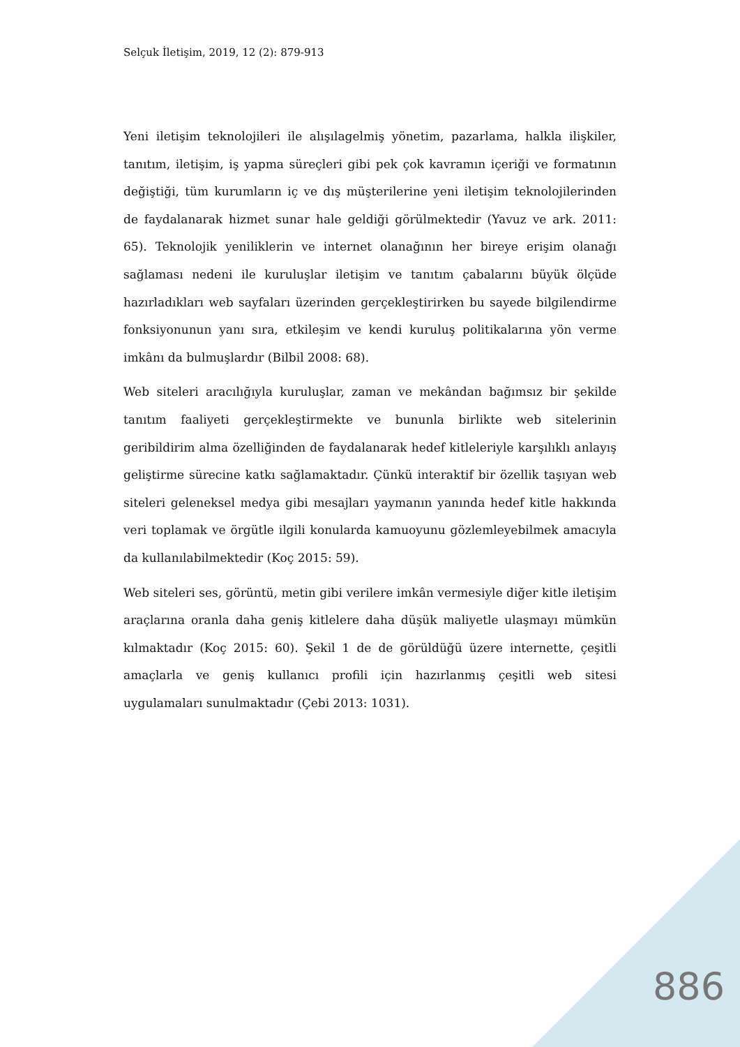Selçuk İletişim, 2019, 12 (2): 879-913
Yeni iletişim teknolojileri ile alışılagelmiş yönetim, pazarlama, halkla ilişkiler, tanıtım, iletişim, iş yapma süreçleri gibi pek çok kavramın içeriği ve formatının değiştiği, tüm kurumların iç ve dış müşterilerine yeni iletişim teknolojilerinden de faydalanarak hizmet sunar hale geldiği görülmektedir (Yavuz ve ark. 2011: 65). Teknolojik yeniliklerin ve internet olanağının her bireye erişim olanağı sağlaması nedeni ile kuruluşlar iletişim ve tanıtım çabalarını büyük ölçüde hazırladıkları web sayfaları üzerinden gerçekleştirirken bu sayede bilgilendirme fonksiyonunun yanı sıra, etkileşim ve kendi kuruluş politikalarına yön verme imkânı da bulmuşlardır (Bilbil 2008: 68).
Web siteleri aracılığıyla kuruluşlar, zaman ve mekândan bağımsız bir şekilde tanıtım faaliyeti gerçekleştirmekte ve bununla birlikte web sitelerinin geribildirim alma özelliğinden de faydalanarak hedef kitleleriyle karşılıklı anlayış geliştirme sürecine katkı sağlamaktadır. Çünkü interaktif bir özellik taşıyan web siteleri geleneksel medya gibi mesajları yaymanın yanında hedef kitle hakkında veri toplamak ve örgütle ilgili konularda kamuoyunu gözlemleyebilmek amacıyla da kullanılabilmektedir (Koç 2015: 59).
Web siteleri ses, görüntü, metin gibi verilere imkân vermesiyle diğer kitle iletişim araçlarına oranla daha geniş kitlelere daha düşük maliyetle ulaşmayı mümkün kılmaktadır (Koç 2015: 60). Şekil 1 de de görüldüğü üzere internette, çeşitli amaçlarla ve geniş kullanıcı profili için hazırlanmış çeşitli web sitesi uygulamaları sunulmaktadır (Çebi 2013: 1031).
886